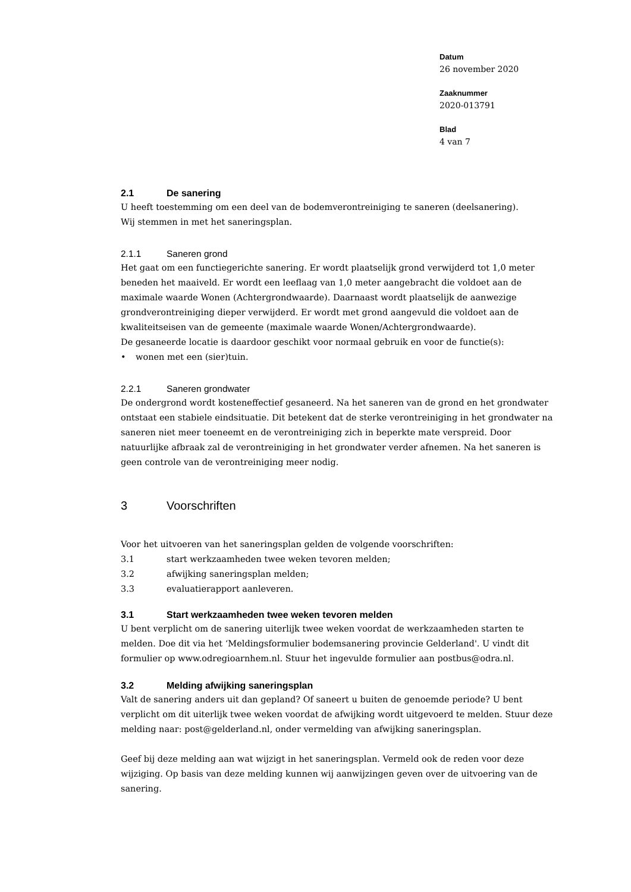Datum
26 november 2020
Zaaknummer
2020-013791
Blad
4 van 7
2.1 De sanering
U heeft toestemming om een deel van de bodemverontreiniging te saneren (deelsanering).
Wij stemmen in met het saneringsplan.
2.1.1 Saneren grond
Het gaat om een functiegerichte sanering. Er wordt plaatselijk grond verwijderd tot 1,0 meter beneden het maaiveld. Er wordt een leeflaag van 1,0 meter aangebracht die voldoet aan de maximale waarde Wonen (Achtergrondwaarde). Daarnaast wordt plaatselijk de aanwezige grondverontreiniging dieper verwijderd. Er wordt met grond aangevuld die voldoet aan de kwaliteitseisen van de gemeente (maximale waarde Wonen/Achtergrondwaarde).
De gesaneerde locatie is daardoor geschikt voor normaal gebruik en voor de functie(s):
• wonen met een (sier)tuin.
2.2.1 Saneren grondwater
De ondergrond wordt kosteneffectief gesaneerd. Na het saneren van de grond en het grondwater ontstaat een stabiele eindsituatie. Dit betekent dat de sterke verontreiniging in het grondwater na saneren niet meer toeneemt en de verontreiniging zich in beperkte mate verspreid. Door natuurlijke afbraak zal de verontreiniging in het grondwater verder afnemen. Na het saneren is geen controle van de verontreiniging meer nodig.
3 Voorschriften
Voor het uitvoeren van het saneringsplan gelden de volgende voorschriften:
3.1 start werkzaamheden twee weken tevoren melden;
3.2 afwijking saneringsplan melden;
3.3 evaluatierapport aanleveren.
3.1 Start werkzaamheden twee weken tevoren melden
U bent verplicht om de sanering uiterlijk twee weken voordat de werkzaamheden starten te melden. Doe dit via het ‘Meldingsformulier bodemsanering provincie Gelderland'. U vindt dit formulier op www.odregioarnhem.nl. Stuur het ingevulde formulier aan postbus@odra.nl.
3.2 Melding afwijking saneringsplan
Valt de sanering anders uit dan gepland? Of saneert u buiten de genoemde periode? U bent verplicht om dit uiterlijk twee weken voordat de afwijking wordt uitgevoerd te melden. Stuur deze melding naar: post@gelderland.nl, onder vermelding van afwijking saneringsplan.
Geef bij deze melding aan wat wijzigt in het saneringsplan. Vermeld ook de reden voor deze wijziging. Op basis van deze melding kunnen wij aanwijzingen geven over de uitvoering van de sanering.